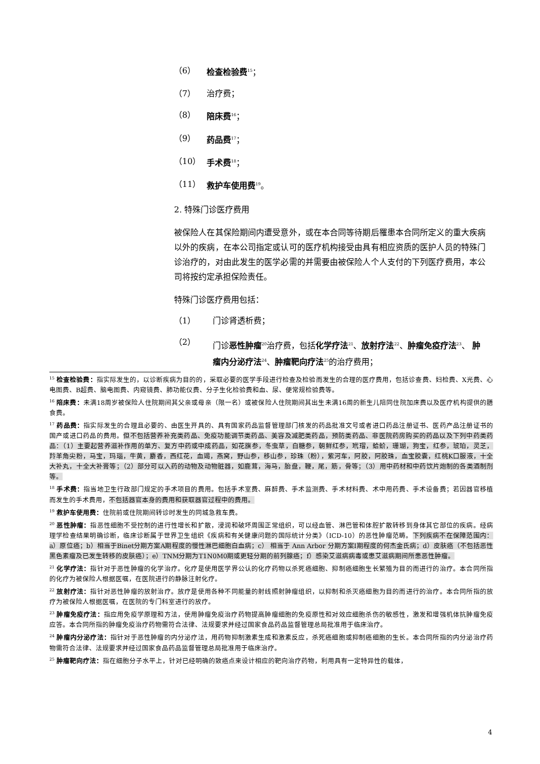（6） 检查检验费<sup>15</sup>；
（7） 治疗费；
（8） 陪床费<sup>16</sup>；
（9） 药品费<sup>17</sup>；
（10） 手术费<sup>18</sup>；
（11） 救护车使用费<sup>19</sup>。
2. 特殊门诊医疗费用
被保险人在其保险期间内遭受意外，或在本合同等待期后罹患本合同所定义的重大疾病以外的疾病，在本公司指定或认可的医疗机构接受由具有相应资质的医护人员的特殊门诊治疗的，对由此发生的医学必需的并需要由被保险人个人支付的下列医疗费用，本公司将按约定承担保险责任。
特殊门诊医疗费用包括：
（1） 门诊肾透析费；
（2） 门诊恶性肿瘤<sup>20</sup>治疗费，包括化学疗法<sup>21</sup>、放射疗法<sup>22</sup>、肿瘤免疫疗法<sup>23</sup>、 肿瘤内分泌疗法<sup>24</sup>、肿瘤靶向疗法<sup>25</sup>的治疗费用；
<sup>15</sup> 检查检验费：指实际发生的，以诊断疾病为目的的，采取必要的医学手段进行检查及检验而发生的合理的医疗费用，包括诊查费、妇检费、X光费、心电图费、B超费、脑电图费、内窥镜费、肺功能仪费、分子生化检验费和血、尿、便常规检验费等。
<sup>16</sup> 陪床费：未满18周岁被保险人住院期间其父亲或母亲（限一名）或被保险人住院期间其出生未满16周的新生儿陪同住院加床费以及医疗机构提供的膳食费。
<sup>17</sup> 药品费：指实际发生的合理且必要的、由医生开具的、具有国家药品监督管理部门核发的药品批准文号或者进口药品注册证书、医药产品注册证书的国产或进口药品的费用。但不包括营养补充类药品、免疫功能调节类药品、美容及减肥类药品，预防类药品、非医院药房购买的药品以及下列中药类药品：（1）主要起营养滋补作用的单方、复方中药或中成药品，如花旗参，冬虫草，白糖参，朝鲜红参，玳瑁，蛤蚧，珊瑚，狗宝，红参，琥珀，灵芝，羚羊角尖粉，马宝，玛瑙，牛黄，麝香，西红花，血竭，燕窝，野山参，移山参，珍珠（粉），紫河车，阿胶，阿胶珠，血宝胶囊，红桃K口服液，十全大补丸，十全大补膏等；（2）部分可以入药的动物及动物脏器，如鹿茸，海马，胎盘，鞭，尾，筋，骨等；（3）用中药材和中药饮片炮制的各类酒制剂等。
<sup>18</sup> 手术费：指当地卫生行政部门规定的手术项目的费用。包括手术室费、麻醉费、手术监测费、手术材料费、术中用药费、手术设备费；若因器官移植而发生的手术费用，不包括器官本身的费用和获取器官过程中的费用。
<sup>19</sup> 救护车使用费：住院前或住院期间转诊时发生的同城急救车费。
<sup>20</sup> 恶性肿瘤：指恶性细胞不受控制的进行性增长和扩散，浸润和破坏周围正常组织，可以经血管、淋巴管和体腔扩散转移到身体其它部位的疾病。经病理学检查结果明确诊断，临床诊断属于世界卫生组织《疾病和有关健康问题的国际统计分类》（ICD-10）的恶性肿瘤范畴。下列疾病不在保障范围内：a）原位癌；b）相当于Binet分期方案A期程度的慢性淋巴细胞白血病；c） 相当于 Ann Arbor 分期方案I期程度的何杰金氏病；d）皮肤癌（不包括恶性黑色素瘤及已发生转移的皮肤癌）；e）TNM分期为T1N0M0期或更轻分期的前列腺癌；f）感染艾滋病病毒或患艾滋病期间所患恶性肿瘤。
<sup>21</sup> 化学疗法：指针对于恶性肿瘤的化学治疗。化疗是使用医学界公认的化疗药物以杀死癌细胞、抑制癌细胞生长繁殖为目的而进行的治疗。本合同所指的化疗为被保险人根据医嘱，在医院进行的静脉注射化疗。
<sup>22</sup> 放射疗法：指针对恶性肿瘤的放射治疗。放疗是使用各种不同能量的射线照射肿瘤组织，以抑制和杀灭癌细胞为目的而进行的治疗。本合同所指的放疗为被保险人根据医嘱，在医院的专门科室进行的放疗。
<sup>23</sup> 肿瘤免疫疗法：指应用免疫学原理和方法，使用肿瘤免疫治疗药物提高肿瘤细胞的免疫原性和对效应细胞杀伤的敏感性，激发和增强机体抗肿瘤免疫应答。本合同所指的肿瘤免疫治疗药物需符合法律、法规要求并经过国家食品药品监督管理总局批准用于临床治疗。
<sup>24</sup> 肿瘤内分泌疗法：指针对于恶性肿瘤的内分泌疗法，用药物抑制激素生成和激素反应，杀死癌细胞或抑制癌细胞的生长。本合同所指的内分泌治疗药物需符合法律、法规要求并经过国家食品药品监督管理总局批准用于临床治疗。
<sup>25</sup> 肿瘤靶向疗法：指在细胞分子水平上，针对已经明确的致癌点来设计相应的靶向治疗药物，利用具有一定特异性的载体，
4